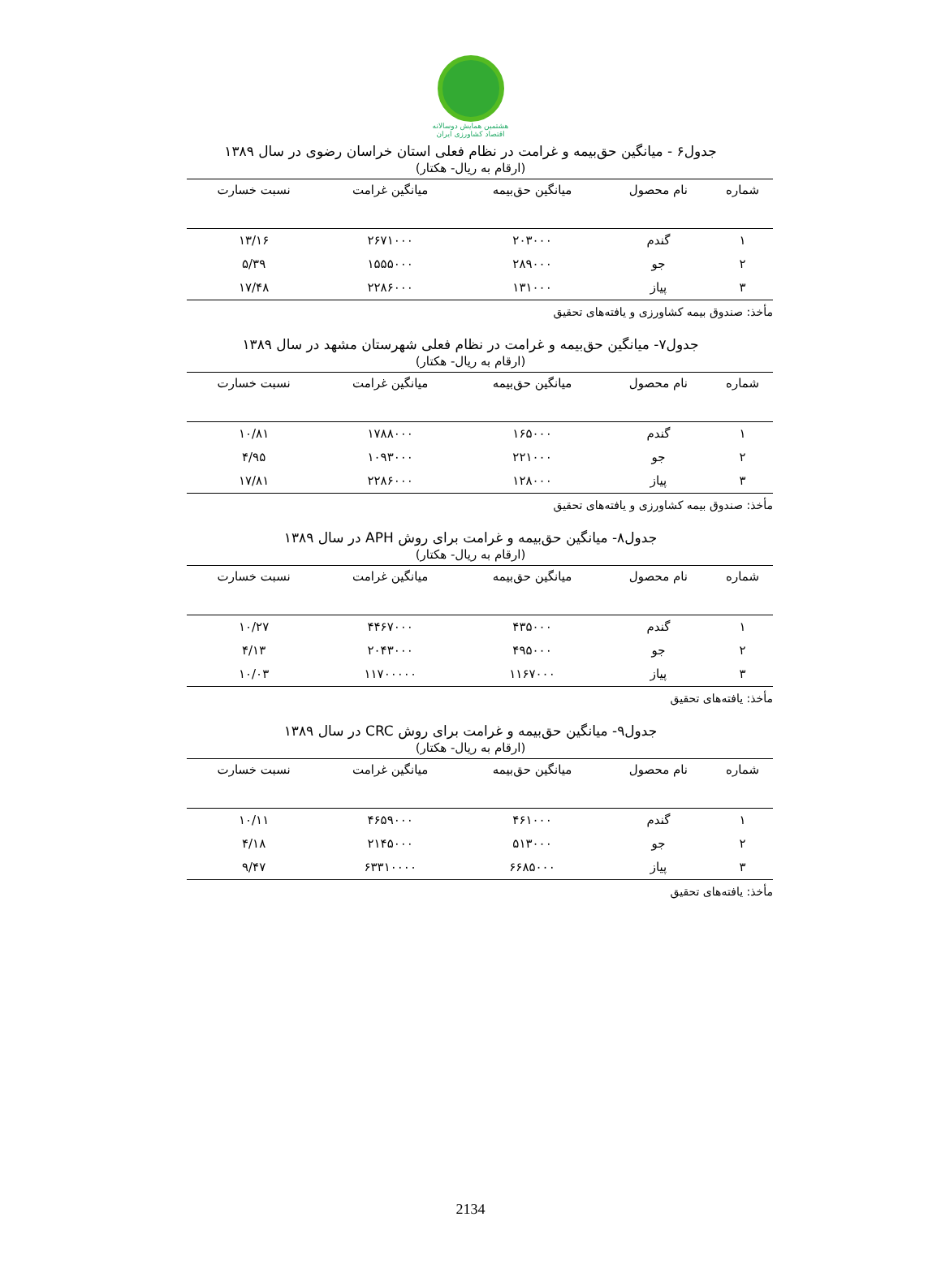هشتمین همایش دوسالانه
اقتصاد کشاورزی ایران
جدول۶ - میانگین حق‌بیمه و غرامت در نظام فعلی استان خراسان رضوی در سال ۱۳۸۹
(ارقام به ریال- هکتار)
| شماره | نام محصول | میانگین حق‌بیمه | میانگین غرامت | نسبت خسارت |
| --- | --- | --- | --- | --- |
| ۱ | گندم | ۲۰۳۰۰۰ | ۲۶۷۱۰۰۰ | ۱۳/۱۶ |
| ۲ | جو | ۲۸۹۰۰۰ | ۱۵۵۵۰۰۰ | ۵/۳۹ |
| ۳ | پیاز | ۱۳۱۰۰۰ | ۲۲۸۶۰۰۰ | ۱۷/۴۸ |
مأخذ: صندوق بیمه کشاورزی و یافته‌های تحقیق
جدول۷- میانگین حق‌بیمه و غرامت در نظام فعلی شهرستان مشهد در سال ۱۳۸۹
(ارقام به ریال- هکتار)
| شماره | نام محصول | میانگین حق‌بیمه | میانگین غرامت | نسبت خسارت |
| --- | --- | --- | --- | --- |
| ۱ | گندم | ۱۶۵۰۰۰ | ۱۷۸۸۰۰۰ | ۱۰/۸۱ |
| ۲ | جو | ۲۲۱۰۰۰ | ۱۰۹۳۰۰۰ | ۴/۹۵ |
| ۳ | پیاز | ۱۲۸۰۰۰ | ۲۲۸۶۰۰۰ | ۱۷/۸۱ |
مأخذ: صندوق بیمه کشاورزی و یافته‌های تحقیق
جدول۸- میانگین حق‌بیمه و غرامت برای روش APH در سال ۱۳۸۹
(ارقام به ریال- هکتار)
| شماره | نام محصول | میانگین حق‌بیمه | میانگین غرامت | نسبت خسارت |
| --- | --- | --- | --- | --- |
| ۱ | گندم | ۴۳۵۰۰۰ | ۴۴۶۷۰۰۰ | ۱۰/۲۷ |
| ۲ | جو | ۴۹۵۰۰۰ | ۲۰۴۳۰۰۰ | ۴/۱۳ |
| ۳ | پیاز | ۱۱۶۷۰۰۰ | ۱۱۷۰۰۰۰۰ | ۱۰/۰۳ |
مأخذ: یافته‌های تحقیق
جدول۹- میانگین حق‌بیمه و غرامت برای روش CRC در سال ۱۳۸۹
(ارقام به ریال- هکتار)
| شماره | نام محصول | میانگین حق‌بیمه | میانگین غرامت | نسبت خسارت |
| --- | --- | --- | --- | --- |
| ۱ | گندم | ۴۶۱۰۰۰ | ۴۶۵۹۰۰۰ | ۱۰/۱۱ |
| ۲ | جو | ۵۱۳۰۰۰ | ۲۱۴۵۰۰۰ | ۴/۱۸ |
| ۳ | پیاز | ۶۶۸۵۰۰۰ | ۶۳۳۱۰۰۰۰ | ۹/۴۷ |
مأخذ: یافته‌های تحقیق
2134